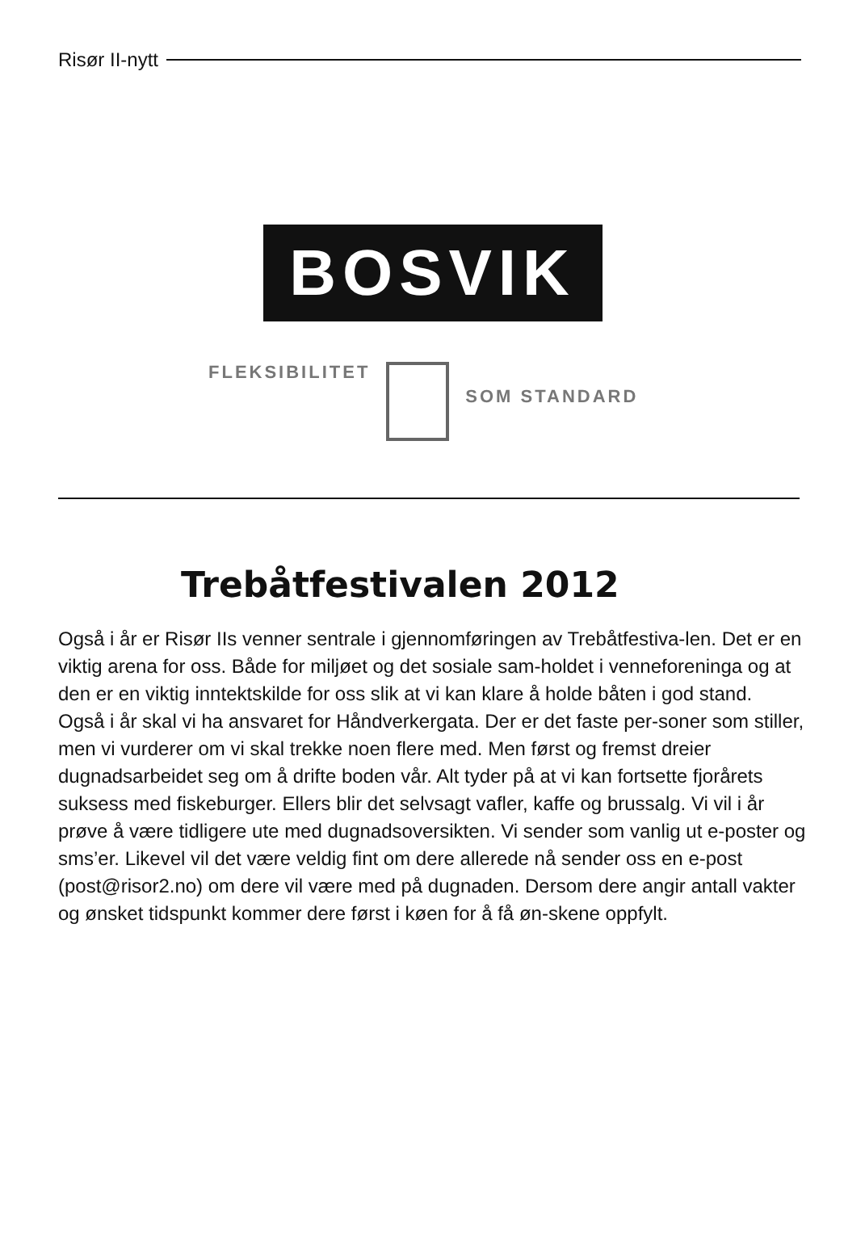Risør II-nytt
BOSVIK
FLEKSIBILITET
SOM STANDARD
Trebåtfestivalen 2012
Også i år er Risør IIs venner sentrale i gjennomføringen av Trebåtfestiva-len. Det er en viktig arena for oss. Både for miljøet og det sosiale sam-holdet i venneforeninga og at den er en viktig inntektskilde for oss slik at vi kan klare å holde båten i god stand.
Også i år skal vi ha ansvaret for Håndverkergata. Der er det faste per-soner som stiller, men vi vurderer om vi skal trekke noen flere med. Men først og fremst dreier dugnadsarbeidet seg om å drifte boden vår. Alt tyder på at vi kan fortsette fjorårets suksess med fiskeburger. Ellers blir det selvsagt vafler, kaffe og brussalg. Vi vil i år prøve å være tidligere ute med dugnadsoversikten. Vi sender som vanlig ut e-poster og sms’er. Likevel vil det være veldig fint om dere allerede nå sender oss en e-post (post@risor2.no) om dere vil være med på dugnaden. Dersom dere angir antall vakter og ønsket tidspunkt kommer dere først i køen for å få øn-skene oppfylt.